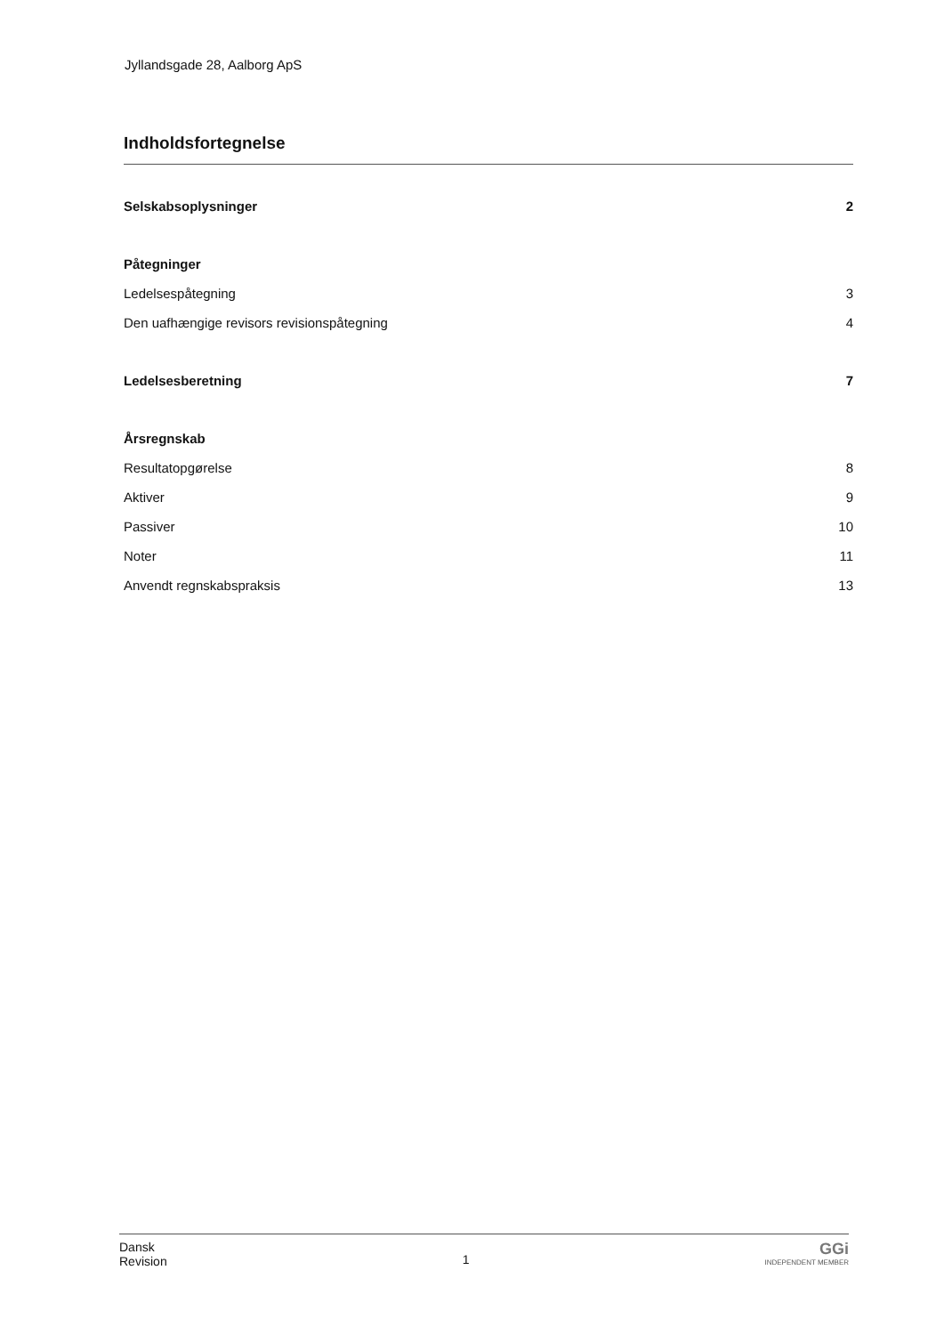Jyllandsgade 28, Aalborg ApS
Indholdsfortegnelse
Selskabsoplysninger 2
Påtegninger
Ledelsespåtegning 3
Den uafhængige revisors revisionspåtegning 4
Ledelsesberetning 7
Årsregnskab
Resultatopgørelse 8
Aktiver 9
Passiver 10
Noter 11
Anvendt regnskabspraksis 13
Dansk
Revision
1
GGi
INDEPENDENT MEMBER